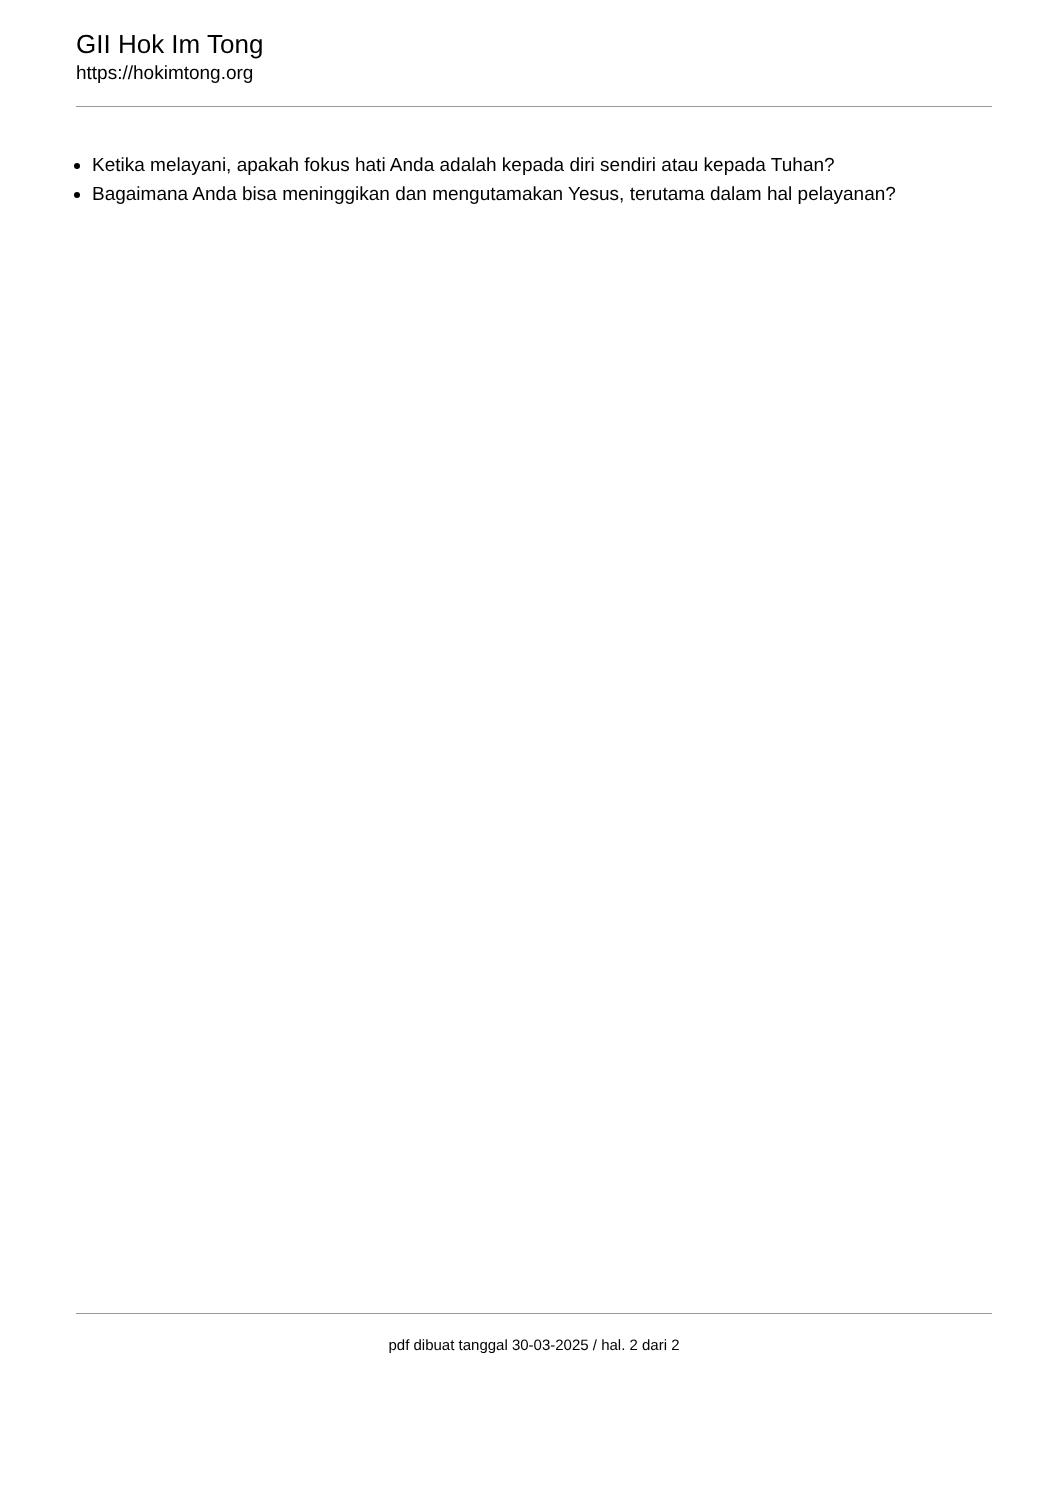GII Hok Im Tong
https://hokimtong.org
Ketika melayani, apakah fokus hati Anda adalah kepada diri sendiri atau kepada Tuhan?
Bagaimana Anda bisa meninggikan dan mengutamakan Yesus, terutama dalam hal pelayanan?
pdf dibuat tanggal 30-03-2025 / hal. 2 dari 2